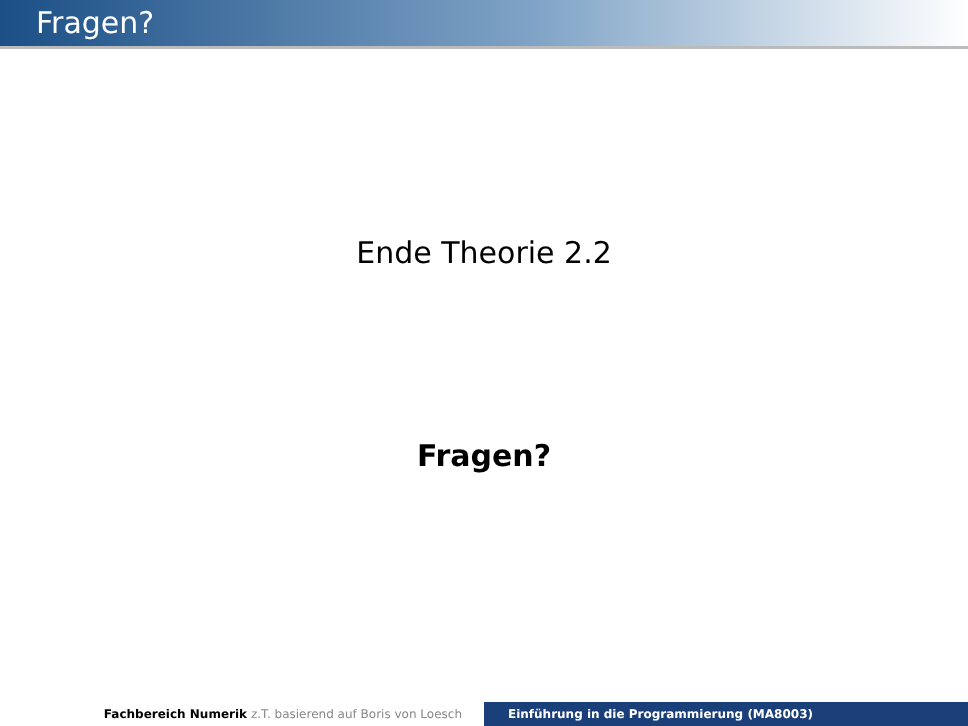Fragen?
Ende Theorie 2.2
Fragen?
Fachbereich Numerik z.T. basierend auf Boris von Loesch Einführung in die Programmierung (MA8003)